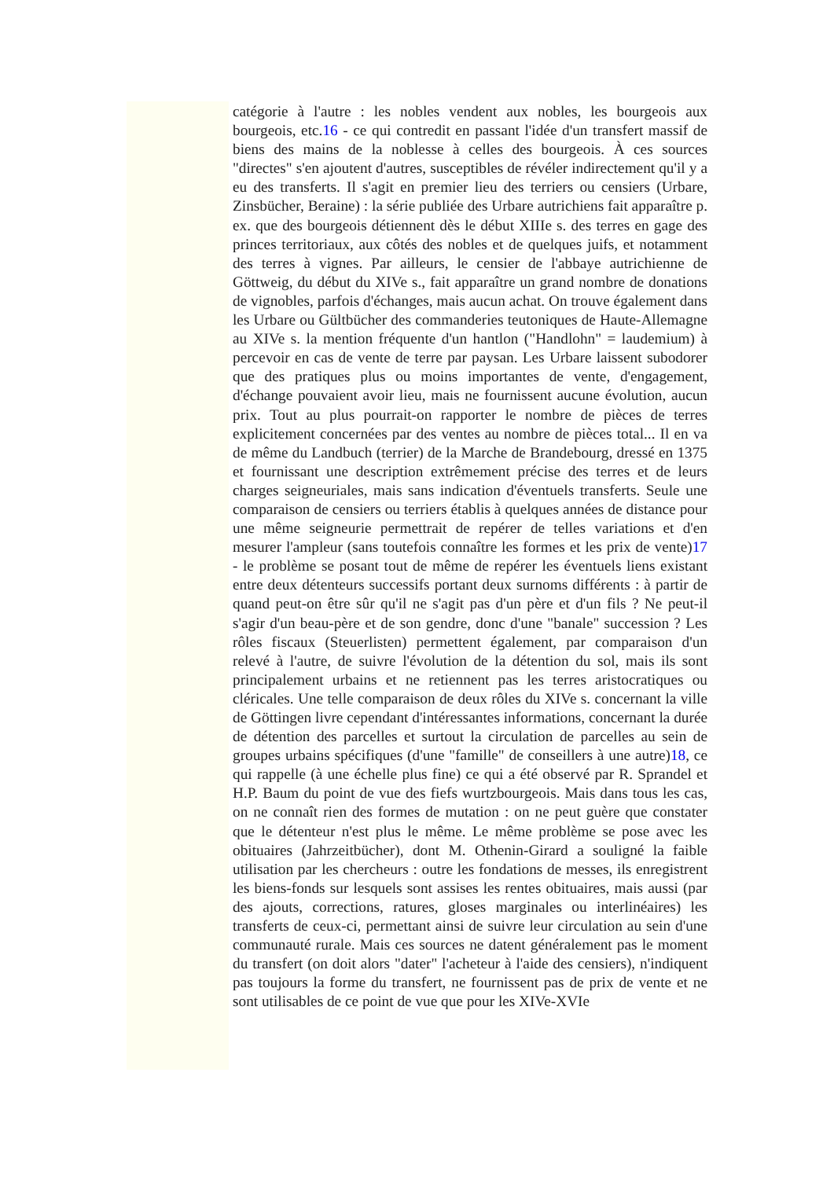catégorie à l'autre : les nobles vendent aux nobles, les bourgeois aux bourgeois, etc.16 - ce qui contredit en passant l'idée d'un transfert massif de biens des mains de la noblesse à celles des bourgeois. À ces sources "directes" s'en ajoutent d'autres, susceptibles de révéler indirectement qu'il y a eu des transferts. Il s'agit en premier lieu des terriers ou censiers (Urbare, Zinsbücher, Beraine) : la série publiée des Urbare autrichiens fait apparaître p. ex. que des bourgeois détiennent dès le début XIIIe s. des terres en gage des princes territoriaux, aux côtés des nobles et de quelques juifs, et notamment des terres à vignes. Par ailleurs, le censier de l'abbaye autrichienne de Göttweig, du début du XIVe s., fait apparaître un grand nombre de donations de vignobles, parfois d'échanges, mais aucun achat. On trouve également dans les Urbare ou Gültbücher des commanderies teutoniques de Haute-Allemagne au XIVe s. la mention fréquente d'un hantlon ("Handlohn" = laudemium) à percevoir en cas de vente de terre par paysan. Les Urbare laissent subodorer que des pratiques plus ou moins importantes de vente, d'engagement, d'échange pouvaient avoir lieu, mais ne fournissent aucune évolution, aucun prix. Tout au plus pourrait-on rapporter le nombre de pièces de terres explicitement concernées par des ventes au nombre de pièces total... Il en va de même du Landbuch (terrier) de la Marche de Brandebourg, dressé en 1375 et fournissant une description extrêmement précise des terres et de leurs charges seigneuriales, mais sans indication d'éventuels transferts. Seule une comparaison de censiers ou terriers établis à quelques années de distance pour une même seigneurie permettrait de repérer de telles variations et d'en mesurer l'ampleur (sans toutefois connaître les formes et les prix de vente)17 - le problème se posant tout de même de repérer les éventuels liens existant entre deux détenteurs successifs portant deux surnoms différents : à partir de quand peut-on être sûr qu'il ne s'agit pas d'un père et d'un fils ? Ne peut-il s'agir d'un beau-père et de son gendre, donc d'une "banale" succession ? Les rôles fiscaux (Steuerlisten) permettent également, par comparaison d'un relevé à l'autre, de suivre l'évolution de la détention du sol, mais ils sont principalement urbains et ne retiennent pas les terres aristocratiques ou cléricales. Une telle comparaison de deux rôles du XIVe s. concernant la ville de Göttingen livre cependant d'intéressantes informations, concernant la durée de détention des parcelles et surtout la circulation de parcelles au sein de groupes urbains spécifiques (d'une "famille" de conseillers à une autre)18, ce qui rappelle (à une échelle plus fine) ce qui a été observé par R. Sprandel et H.P. Baum du point de vue des fiefs wurtzbourgeois. Mais dans tous les cas, on ne connaît rien des formes de mutation : on ne peut guère que constater que le détenteur n'est plus le même. Le même problème se pose avec les obituaires (Jahrzeitbücher), dont M. Othenin-Girard a souligné la faible utilisation par les chercheurs : outre les fondations de messes, ils enregistrent les biens-fonds sur lesquels sont assises les rentes obituaires, mais aussi (par des ajouts, corrections, ratures, gloses marginales ou interlinéaires) les transferts de ceux-ci, permettant ainsi de suivre leur circulation au sein d'une communauté rurale. Mais ces sources ne datent généralement pas le moment du transfert (on doit alors "dater" l'acheteur à l'aide des censiers), n'indiquent pas toujours la forme du transfert, ne fournissent pas de prix de vente et ne sont utilisables de ce point de vue que pour les XIVe-XVIe